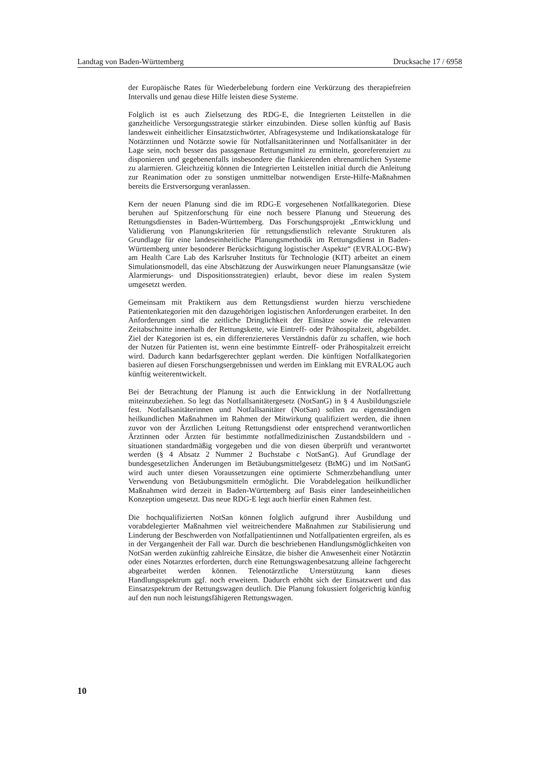Landtag von Baden-Württemberg Drucksache 17 / 6958
der Europäische Rates für Wiederbelebung fordern eine Verkürzung des therapiefreien Intervalls und genau diese Hilfe leisten diese Systeme.
Folglich ist es auch Zielsetzung des RDG-E, die Integrierten Leitstellen in die ganzheitliche Versorgungsstrategie stärker einzubinden. Diese sollen künftig auf Basis landesweit einheitlicher Einsatzstichwörter, Abfragesysteme und Indikationskataloge für Notärztinnen und Notärzte sowie für Notfallsanitäterinnen und Notfallsanitäter in der Lage sein, noch besser das passgenaue Rettungsmittel zu ermitteln, georeferenziert zu disponieren und gegebenenfalls insbesondere die flankierenden ehrenamtlichen Systeme zu alarmieren. Gleichzeitig können die Integrierten Leitstellen initial durch die Anleitung zur Reanimation oder zu sonstigen unmittelbar notwendigen Erste-Hilfe-Maßnahmen bereits die Erstversorgung veranlassen.
Kern der neuen Planung sind die im RDG-E vorgesehenen Notfallkategorien. Diese beruhen auf Spitzenforschung für eine noch bessere Planung und Steuerung des Rettungsdienstes in Baden-Württemberg. Das Forschungsprojekt „Entwicklung und Validierung von Planungskriterien für rettungsdienstlich relevante Strukturen als Grundlage für eine landeseinheitliche Planungsmethodik im Rettungsdienst in Baden-Württemberg unter besonderer Berücksichtigung logistischer Aspekte“ (EVRALOG-BW) am Health Care Lab des Karlsruher Instituts für Technologie (KIT) arbeitet an einem Simulationsmodell, das eine Abschätzung der Auswirkungen neuer Planungsansätze (wie Alarmierungs- und Dispositionsstrategien) erlaubt, bevor diese im realen System umgesetzt werden.
Gemeinsam mit Praktikern aus dem Rettungsdienst wurden hierzu verschiedene Patientenkategorien mit den dazugehörigen logistischen Anforderungen erarbeitet. In den Anforderungen sind die zeitliche Dringlichkeit der Einsätze sowie die relevanten Zeitabschnitte innerhalb der Rettungskette, wie Eintreff- oder Prähospitalzeit, abgebildet. Ziel der Kategorien ist es, ein differenzierteres Verständnis dafür zu schaffen, wie hoch der Nutzen für Patienten ist, wenn eine bestimmte Eintreff- oder Prähospitalzeit erreicht wird. Dadurch kann bedarfsgerechter geplant werden. Die künftigen Notfallkategorien basieren auf diesen Forschungsergebnissen und werden im Einklang mit EVRALOG auch künftig weiterentwickelt.
Bei der Betrachtung der Planung ist auch die Entwicklung in der Notfallrettung miteinzubeziehen. So legt das Notfallsanitätergesetz (NotSanG) in § 4 Ausbildungsziele fest. Notfallsanitäterinnen und Notfallsanitäter (NotSan) sollen zu eigenständigen heilkundlichen Maßnahmen im Rahmen der Mitwirkung qualifiziert werden, die ihnen zuvor von der Ärztlichen Leitung Rettungsdienst oder entsprechend verantwortlichen Ärztinnen oder Ärzten für bestimmte notfallmedizinischen Zustandsbildern und -situationen standardmäßig vorgegeben und die von diesen überprüft und verantwortet werden (§ 4 Absatz 2 Nummer 2 Buchstabe c NotSanG). Auf Grundlage der bundesgesetzlichen Änderungen im Betäubungsmittelgesetz (BtMG) und im NotSanG wird auch unter diesen Voraussetzungen eine optimierte Schmerzbehandlung unter Verwendung von Betäubungsmitteln ermöglicht. Die Vorabdelegation heilkundlicher Maßnahmen wird derzeit in Baden-Württemberg auf Basis einer landeseinheitlichen Konzeption umgesetzt. Das neue RDG-E legt auch hierfür einen Rahmen fest.
Die hochqualifizierten NotSan können folglich aufgrund ihrer Ausbildung und vorabdelegierter Maßnahmen viel weitreichendere Maßnahmen zur Stabilisierung und Linderung der Beschwerden von Notfallpatientinnen und Notfallpatienten ergreifen, als es in der Vergangenheit der Fall war. Durch die beschriebenen Handlungsmöglichkeiten von NotSan werden zukünftig zahlreiche Einsätze, die bisher die Anwesenheit einer Notärztin oder eines Notarztes erforderten, durch eine Rettungswagenbesatzung alleine fachgerecht abgearbeitet werden können. Telenotärztliche Unterstützung kann dieses Handlungsspektrum ggf. noch erweitern. Dadurch erhöht sich der Einsatzwert und das Einsatzspektrum der Rettungswagen deutlich. Die Planung fokussiert folgerichtig künftig auf den nun noch leistungsfähigeren Rettungswagen.
10